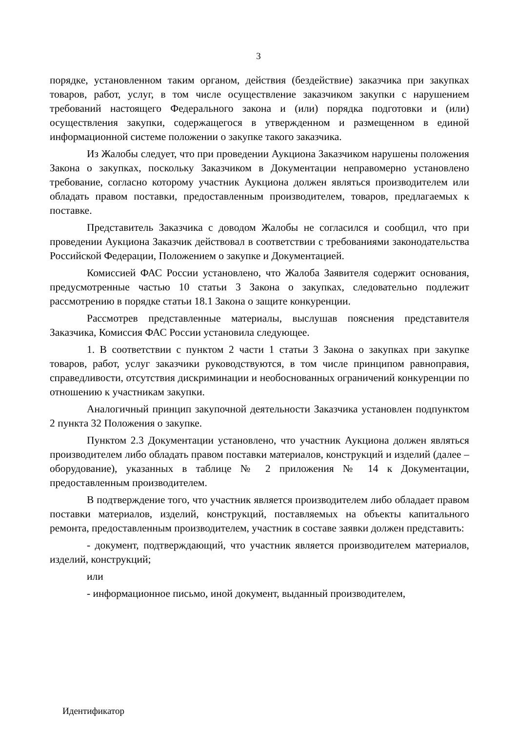3
порядке, установленном таким органом, действия (бездействие) заказчика при закупках товаров, работ, услуг, в том числе осуществление заказчиком закупки с нарушением требований настоящего Федерального закона и (или) порядка подготовки и (или) осуществления закупки, содержащегося в утвержденном и размещенном в единой информационной системе положении о закупке такого заказчика.
Из Жалобы следует, что при проведении Аукциона Заказчиком нарушены положения Закона о закупках, поскольку Заказчиком в Документации неправомерно установлено требование, согласно которому участник Аукциона должен являться производителем или обладать правом поставки, предоставленным производителем, товаров, предлагаемых к поставке.
Представитель Заказчика с доводом Жалобы не согласился и сообщил, что при проведении Аукциона Заказчик действовал в соответствии с требованиями законодательства Российской Федерации, Положением о закупке и Документацией.
Комиссией ФАС России установлено, что Жалоба Заявителя содержит основания, предусмотренные частью 10 статьи 3 Закона о закупках, следовательно подлежит рассмотрению в порядке статьи 18.1 Закона о защите конкуренции.
Рассмотрев представленные материалы, выслушав пояснения представителя Заказчика, Комиссия ФАС России установила следующее.
1. В соответствии с пунктом 2 части 1 статьи 3 Закона о закупках при закупке товаров, работ, услуг заказчики руководствуются, в том числе принципом равноправия, справедливости, отсутствия дискриминации и необоснованных ограничений конкуренции по отношению к участникам закупки.
Аналогичный принцип закупочной деятельности Заказчика установлен подпунктом 2 пункта 32 Положения о закупке.
Пунктом 2.3 Документации установлено, что участник Аукциона должен являться производителем либо обладать правом поставки материалов, конструкций и изделий (далее – оборудование), указанных в таблице № 2 приложения № 14 к Документации, предоставленным производителем.
В подтверждение того, что участник является производителем либо обладает правом поставки материалов, изделий, конструкций, поставляемых на объекты капитального ремонта, предоставленным производителем, участник в составе заявки должен представить:
- документ, подтверждающий, что участник является производителем материалов, изделий, конструкций;
или
- информационное письмо, иной документ, выданный производителем,
Идентификатор